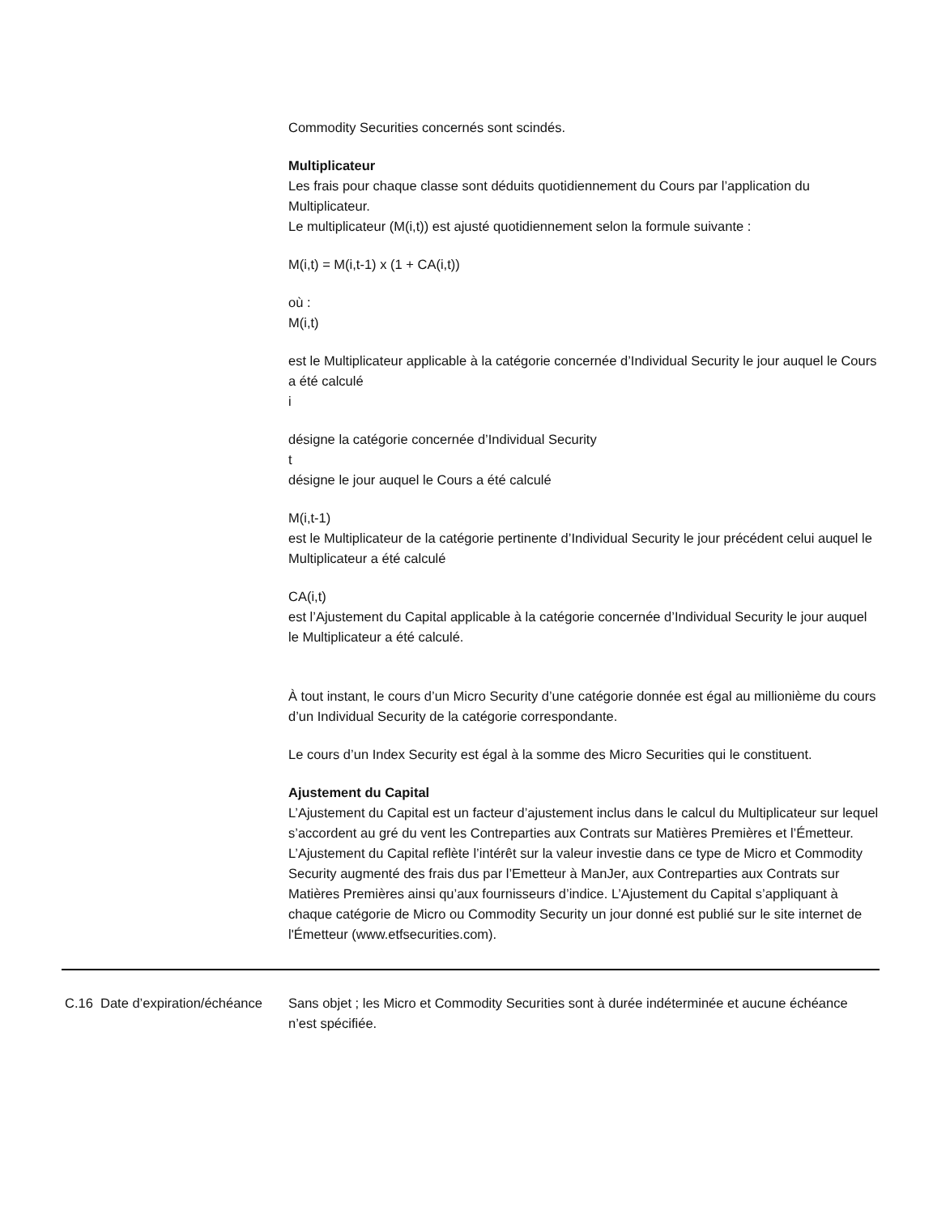Commodity Securities concernés sont scindés.
Multiplicateur
Les frais pour chaque classe sont déduits quotidiennement du Cours par l’application du Multiplicateur.
Le multiplicateur (M(i,t)) est ajusté quotidiennement selon la formule suivante :
M(i,t) = M(i,t-1) x (1 + CA(i,t))
où :
M(i,t)
est le Multiplicateur applicable à la catégorie concernée d’Individual Security le jour auquel le Cours a été calculé
i
désigne la catégorie concernée d’Individual Security
t
désigne le jour auquel le Cours a été calculé
M(i,t-1)
est le Multiplicateur de la catégorie pertinente d’Individual Security le jour précédent celui auquel le Multiplicateur a été calculé
CA(i,t)
est l’Ajustement du Capital applicable à la catégorie concernée d’Individual Security le jour auquel le Multiplicateur a été calculé.
À tout instant, le cours d’un Micro Security d’une catégorie donnée est égal au millionième du cours d’un Individual Security de la catégorie correspondante.
Le cours d’un Index Security est égal à la somme des Micro Securities qui le constituent.
Ajustement du Capital
L’Ajustement du Capital est un facteur d’ajustement inclus dans le calcul du Multiplicateur sur lequel s’accordent au gré du vent les Contreparties aux Contrats sur Matières Premières et l’Émetteur. L’Ajustement du Capital reflète l’intérêt sur la valeur investie dans ce type de Micro et Commodity Security augmenté des frais dus par l’Emetteur à ManJer, aux Contreparties aux Contrats sur Matières Premières ainsi qu’aux fournisseurs d’indice. L’Ajustement du Capital s’appliquant à chaque catégorie de Micro ou Commodity Security un jour donné est publié sur le site internet de l'Émetteur (www.etfsecurities.com).
| C.16 | Date d’expiration/échéance | Sans objet ; les Micro et Commodity Securities sont à durée indéterminée et aucune échéance n’est spécifiée. |